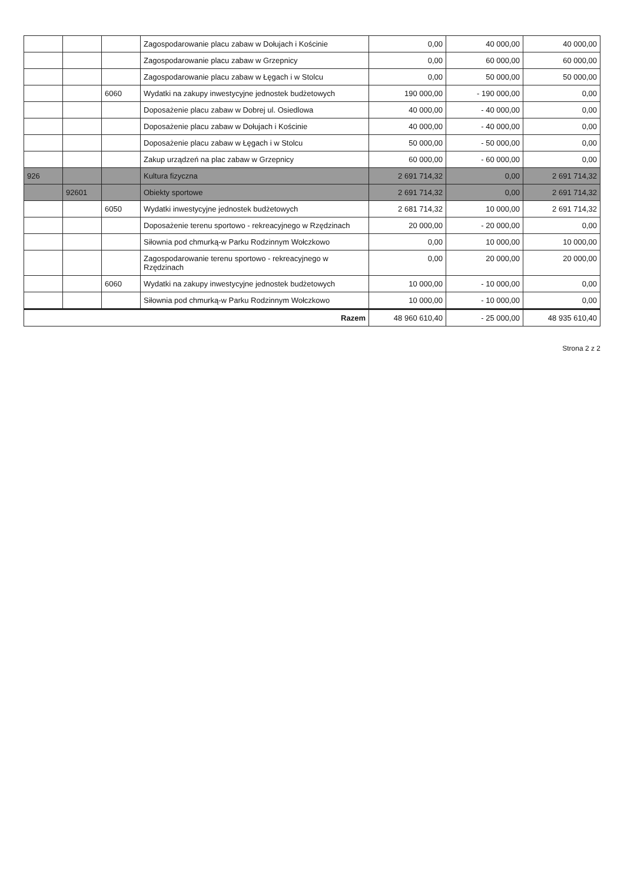| | | | Zagospodarowanie placu zabaw w Dołujach i Kościnie | 0,00 | 40 000,00 | 40 000,00 |
| | | | Zagospodarowanie placu zabaw w Grzepnicy | 0,00 | 60 000,00 | 60 000,00 |
| | | | Zagospodarowanie placu zabaw w Łęgach i w Stolcu | 0,00 | 50 000,00 | 50 000,00 |
| | | 6060 | Wydatki na zakupy inwestycyjne jednostek budżetowych | 190 000,00 | - 190 000,00 | 0,00 |
| | | | Doposażenie placu zabaw w Dobrej ul. Osiedlowa | 40 000,00 | - 40 000,00 | 0,00 |
| | | | Doposażenie placu zabaw w Dołujach i Kościnie | 40 000,00 | - 40 000,00 | 0,00 |
| | | | Doposażenie placu zabaw w Łęgach i w Stolcu | 50 000,00 | - 50 000,00 | 0,00 |
| | | | Zakup urządzeń na plac zabaw w Grzepnicy | 60 000,00 | - 60 000,00 | 0,00 |
| 926 | | | Kultura fizyczna | 2 691 714,32 | 0,00 | 2 691 714,32 |
| | 92601 | | Obiekty sportowe | 2 691 714,32 | 0,00 | 2 691 714,32 |
| | | 6050 | Wydatki inwestycyjne jednostek budżetowych | 2 681 714,32 | 10 000,00 | 2 691 714,32 |
| | | | Doposażenie terenu sportowo - rekreacyjnego w Rzędzinach | 20 000,00 | - 20 000,00 | 0,00 |
| | | | Siłownia pod chmurką-w Parku Rodzinnym Wołczkowo | 0,00 | 10 000,00 | 10 000,00 |
| | | | Zagospodarowanie terenu sportowo - rekreacyjnego w Rzędzinach | 0,00 | 20 000,00 | 20 000,00 |
| | | 6060 | Wydatki na zakupy inwestycyjne jednostek budżetowych | 10 000,00 | - 10 000,00 | 0,00 |
| | | | Siłownia pod chmurką-w Parku Rodzinnym Wołczkowo | 10 000,00 | - 10 000,00 | 0,00 |
| Razem | | | | 48 960 610,40 | - 25 000,00 | 48 935 610,40 |
Strona 2 z 2